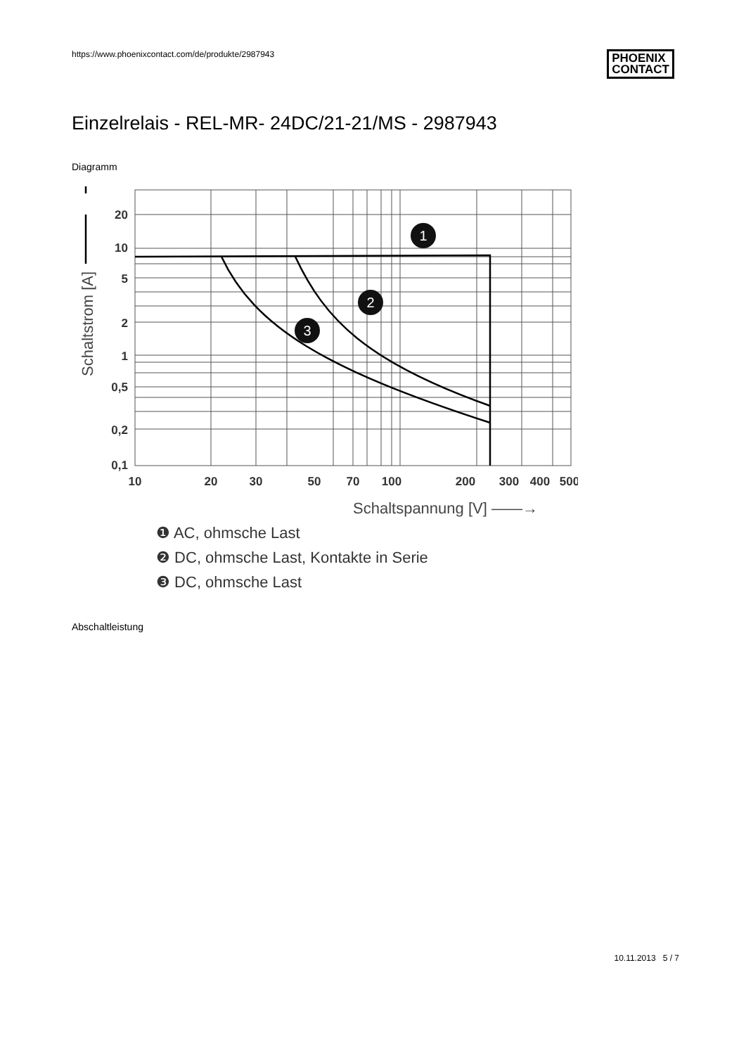https://www.phoenixcontact.com/de/produkte/2987943
PHOENIX
CONTACT
Einzelrelais - REL-MR- 24DC/21-21/MS - 2987943
Diagramm
20
10
5
2
1
0,5
0,2
0,1
10
20
30
50
70
100
200
300
400
500
Schaltspannung [V] ——→
Schaltstrom [A]
1
2
3
❶ AC, ohmsche Last
❷ DC, ohmsche Last, Kontakte in Serie
❸ DC, ohmsche Last
Abschaltleistung
10.11.2013 5 / 7